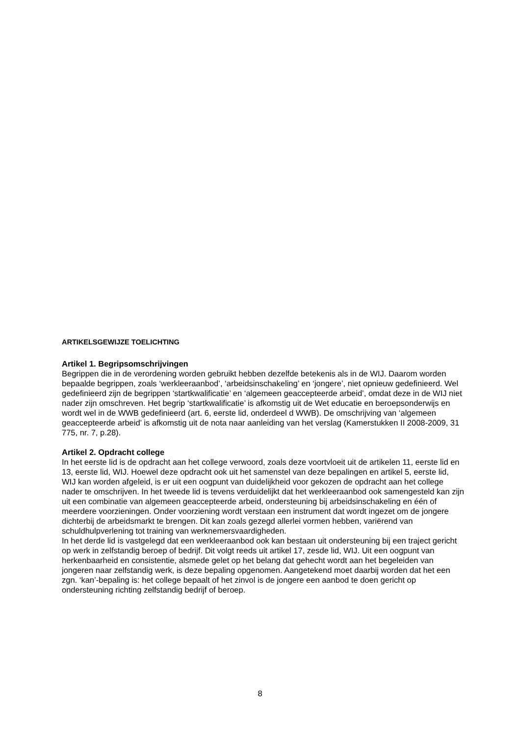ARTIKELSGEWIJZE TOELICHTING
Artikel 1. Begripsomschrijvingen
Begrippen die in de verordening worden gebruikt hebben dezelfde betekenis als in de WIJ. Daarom worden bepaalde begrippen, zoals ‘werkleeraanbod’, ‘arbeidsinschakeling’ en ‘jongere’, niet opnieuw gedefinieerd. Wel gedefinieerd zijn de begrippen ‘startkwalificatie’ en ‘algemeen geaccepteerde arbeid’, omdat deze in de WIJ niet nader zijn omschreven. Het begrip ‘startkwalificatie’ is afkomstig uit de Wet educatie en beroepsonderwijs en wordt wel in de WWB gedefinieerd (art. 6, eerste lid, onderdeel d WWB). De omschrijving van ‘algemeen geaccepteerde arbeid’ is afkomstig uit de nota naar aanleiding van het verslag (Kamerstukken II 2008-2009, 31 775, nr. 7, p.28).
Artikel 2. Opdracht college
In het eerste lid is de opdracht aan het college verwoord, zoals deze voortvloeit uit de artikelen 11, eerste lid en 13, eerste lid, WIJ. Hoewel deze opdracht ook uit het samenstel van deze bepalingen en artikel 5, eerste lid, WIJ kan worden afgeleid, is er uit een oogpunt van duidelijkheid voor gekozen de opdracht aan het college nader te omschrijven. In het tweede lid is tevens verduidelijkt dat het werkleeraanbod ook samengesteld kan zijn uit een combinatie van algemeen geaccepteerde arbeid, ondersteuning bij arbeidsinschakeling en één of meerdere voorzieningen. Onder voorziening wordt verstaan een instrument dat wordt ingezet om de jongere dichterbij de arbeidsmarkt te brengen. Dit kan zoals gezegd allerlei vormen hebben, variërend van schuldhulpverlening tot training van werknemersvaardigheden.
In het derde lid is vastgelegd dat een werkleeraanbod ook kan bestaan uit ondersteuning bij een traject gericht op werk in zelfstandig beroep of bedrijf. Dit volgt reeds uit artikel 17, zesde lid, WIJ. Uit een oogpunt van herkenbaarheid en consistentie, alsmede gelet op het belang dat gehecht wordt aan het begeleiden van jongeren naar zelfstandig werk, is deze bepaling opgenomen. Aangetekend moet daarbij worden dat het een zgn. ‘kan’-bepaling is: het college bepaalt of het zinvol is de jongere een aanbod te doen gericht op ondersteuning richting zelfstandig bedrijf of beroep.
8